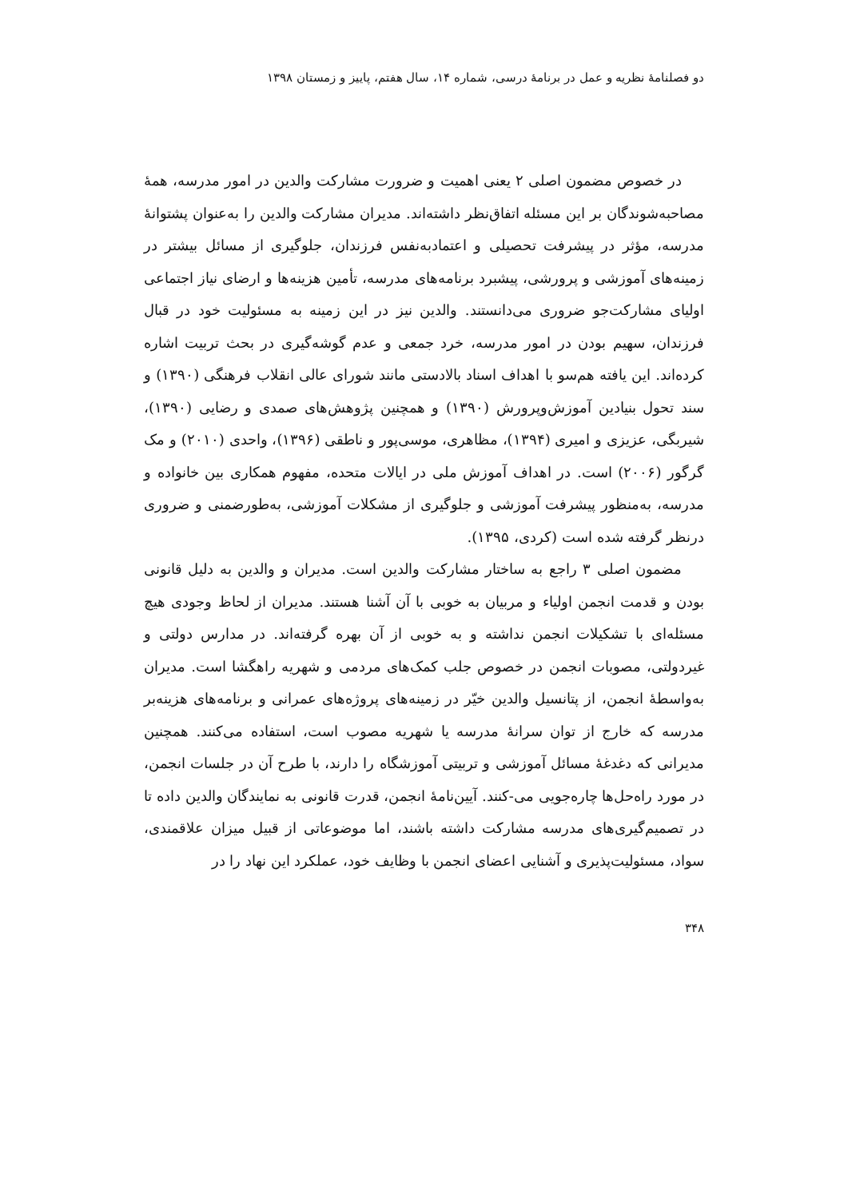دو فصلنامهٔ نظریه و عمل در برنامهٔ درسی، شماره ۱۴، سال هفتم، پاییز و زمستان ۱۳۹۸
در خصوص مضمون اصلی ۲ یعنی اهمیت و ضرورت مشارکت والدین در امور مدرسه، همهٔ مصاحبه‌شوندگان بر این مسئله اتفاق‌نظر داشته‌اند. مدیران مشارکت والدین را به‌عنوان پشتوانهٔ مدرسه، مؤثر در پیشرفت تحصیلی و اعتمادبه‌نفس فرزندان، جلوگیری از مسائل بیشتر در زمینه‌های آموزشی و پرورشی، پیشبرد برنامه‌های مدرسه، تأمین هزینه‌ها و ارضای نیاز اجتماعی اولیای مشارکت‌جو ضروری می‌دانستند. والدین نیز در این زمینه به مسئولیت خود در قبال فرزندان، سهیم بودن در امور مدرسه، خرد جمعی و عدم گوشه‌گیری در بحث تربیت اشاره کرده‌اند. این یافته هم‌سو با اهداف اسناد بالادستی مانند شورای عالی انقلاب فرهنگی (۱۳۹۰) و سند تحول بنیادین آموزش‌وپرورش (۱۳۹۰) و همچنین پژوهش‌های صمدی و رضایی (۱۳۹۰)، شیربگی، عزیزی و امیری (۱۳۹۴)، مظاهری، موسی‌پور و ناطقی (۱۳۹۶)، واحدی (۲۰۱۰) و مک گرگور (۲۰۰۶) است. در اهداف آموزش ملی در ایالات متحده، مفهوم همکاری بین خانواده و مدرسه، به‌منظور پیشرفت آموزشی و جلوگیری از مشکلات آموزشی، به‌طورضمنی و ضروری درنظر گرفته شده است (کردی، ۱۳۹۵).
مضمون اصلی ۳ راجع به ساختار مشارکت والدین است. مدیران و والدین به دلیل قانونی بودن و قدمت انجمن اولیاء و مربیان به خوبی با آن آشنا هستند. مدیران از لحاظ وجودی هیچ مسئله‌ای با تشکیلات انجمن نداشته و به خوبی از آن بهره گرفته‌اند. در مدارس دولتی و غیردولتی، مصوبات انجمن در خصوص جلب کمک‌های مردمی و شهریه راهگشا است. مدیران به‌واسطهٔ انجمن، از پتانسیل والدین خیّر در زمینه‌های پروژه‌های عمرانی و برنامه‌های هزینه‌بر مدرسه که خارج از توان سرانهٔ مدرسه یا شهریه مصوب است، استفاده می‌کنند. همچنین مدیرانی که دغدغهٔ مسائل آموزشی و تربیتی آموزشگاه را دارند، با طرح آن در جلسات انجمن، در مورد راه‌حل‌ها چاره‌جویی می-کنند. آیین‌نامهٔ انجمن، قدرت قانونی به نمایندگان والدین داده تا در تصمیم‌گیری‌های مدرسه مشارکت داشته باشند، اما موضوعاتی از قبیل میزان علاقمندی، سواد، مسئولیت‌پذیری و آشنایی اعضای انجمن با وظایف خود، عملکرد این نهاد را در
۳۴۸